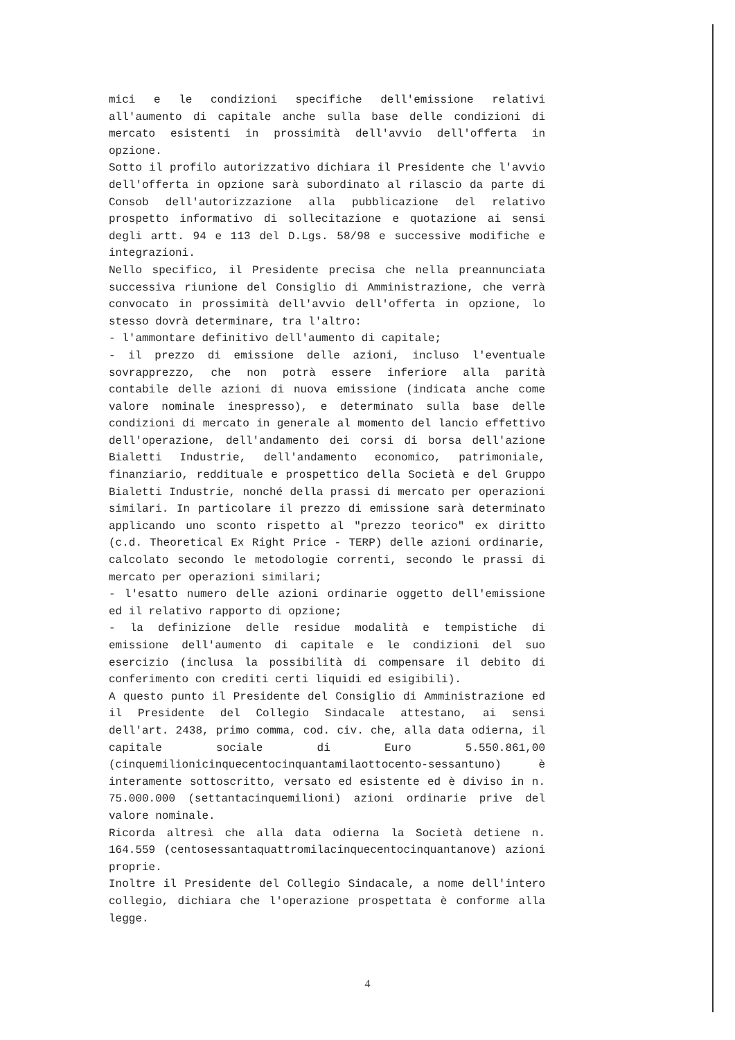mici e le condizioni specifiche dell'emissione relativi all'aumento di capitale anche sulla base delle condizioni di mercato esistenti in prossimità dell'avvio dell'offerta in opzione.
Sotto il profilo autorizzativo dichiara il Presidente che l'avvio dell'offerta in opzione sarà subordinato al rilascio da parte di Consob dell'autorizzazione alla pubblicazione del relativo prospetto informativo di sollecitazione e quotazione ai sensi degli artt. 94 e 113 del D.Lgs. 58/98 e successive modifiche e integrazioni.
Nello specifico, il Presidente precisa che nella preannunciata successiva riunione del Consiglio di Amministrazione, che verrà convocato in prossimità dell'avvio dell'offerta in opzione, lo stesso dovrà determinare, tra l'altro:
- l'ammontare definitivo dell'aumento di capitale;
- il prezzo di emissione delle azioni, incluso l'eventuale sovrapprezzo, che non potrà essere inferiore alla parità contabile delle azioni di nuova emissione (indicata anche come valore nominale inespresso), e determinato sulla base delle condizioni di mercato in generale al momento del lancio effettivo dell'operazione, dell'andamento dei corsi di borsa dell'azione Bialetti Industrie, dell'andamento economico, patrimoniale, finanziario, reddituale e prospettico della Società e del Gruppo Bialetti Industrie, nonché della prassi di mercato per operazioni similari. In particolare il prezzo di emissione sarà determinato applicando uno sconto rispetto al "prezzo teorico" ex diritto (c.d. Theoretical Ex Right Price - TERP) delle azioni ordinarie, calcolato secondo le metodologie correnti, secondo le prassi di mercato per operazioni similari;
- l'esatto numero delle azioni ordinarie oggetto dell'emissione ed il relativo rapporto di opzione;
- la definizione delle residue modalità e tempistiche di emissione dell'aumento di capitale e le condizioni del suo esercizio (inclusa la possibilità di compensare il debito di conferimento con crediti certi liquidi ed esigibili).
A questo punto il Presidente del Consiglio di Amministrazione ed il Presidente del Collegio Sindacale attestano, ai sensi dell'art. 2438, primo comma, cod. civ. che, alla data odierna, il capitale sociale di Euro 5.550.861,00 (cinquemilionicinquecentocinquantamilaottocento-sessantuno) è interamente sottoscritto, versato ed esistente ed è diviso in n. 75.000.000 (settantacinquemilioni) azioni ordinarie prive del valore nominale.
Ricorda altresì che alla data odierna la Società detiene n. 164.559 (centosessantaquattromilacinquecentocinquantanove) azioni proprie.
Inoltre il Presidente del Collegio Sindacale, a nome dell'intero collegio, dichiara che l'operazione prospettata è conforme alla legge.
4